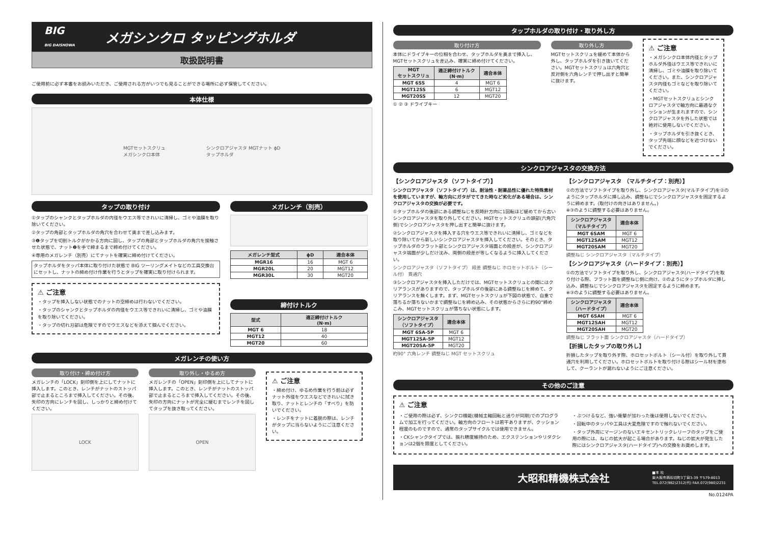BIG
BIG DAISHOWA メガシンクロ タッピングホルダ
取扱説明書
ご使用前に必ず本書をお読みいただき、ご使用される方がいつでも見ることができる場所に必ず保管してください。
本体仕様
MGTセットスクリュ
メガシンクロ本体 シンクロアジャスタ MGTナット ϕD
タップホルダ
タップの取り付け
①タップのシャンクとタップホルダの内径をウエス等できれいに清掃し、ゴミや油膜を取り除いてください。
②タップの角部とタップホルダの角穴を合わせて奥まで差し込みます。
③❶タップを切削トルクがかかる方向に回し、タップの角部とタップホルダの角穴を接触させた状態で、ナット❷を手で締まるまで締め付けてください。
④専用のメガレンチ（別売）にてナットを確実に締め付けてください。
タップホルダをタッパ本体に取り付けた状態で BIG ツーリングメイトなどの工具交換台にセットし、ナットの締め付け作業を行うとタップを確実に取り付けられます。
⚠ ご注意
・タップを挿入しない状態でのナットの空締めは行わないでください。
・タップのシャンクとタップホルダの内径をウエス等できれいに清掃し、ゴミや油膜を取り除いてください。
・タップの切れ刃部は危険ですのでウエスなどを添えて掴んでください。
メガレンチ（別売）
| メガレンチ型式 | ϕD | 適合本体 |
| --- | --- | --- |
| MGR16 | 16 | MGT 6 |
| MGR20L | 20 | MGT12 |
| MGR30L | 30 | MGT20 |
締付けトルク
| 型式 | 適正締付けトルク (N·m) |
| --- | --- |
| MGT 6 | 18 |
| MGT12 | 40 |
| MGT20 | 60 |
メガレンチの使い方
取り付け・締め付け方
メガレンチの「LOCK」刻印側を上にしてナットに挿入します。このとき、レンチがナットのストッパ部で止まるところまで挿入してください。その後、矢印の方向にレンチを回し、しっかりと締め付けてください。
LOCK
取り外し・ゆるめ方
メガレンチの「OPEN」刻印側を上にしてナットに挿入します。このとき、レンチがナットのストッパ部で止まるところまで挿入してください。その後、矢印の方向にナットが完全に緩むまでレンチを回してタップを抜き取ってください。
OPEN
⚠ ご注意
・締め付け、ゆるめ作業を行う前は必ずナット外径をウエスなどできれいに拭き取り、ナットとレンチの「すべり」を防いでください。
・レンチをナットに着脱の際は、レンチがタップに当らないようにご注意ください。
タップホルダの取り付け・取り外し方
取り付け方
本体にドライブキーの位相を合わせ、タップホルダを奥まで挿入し、MGTセットスクリュを差込み、確実に締め付けてください。
| MGT セットスクリュ | 適正締付けトルク (N·m) | 適合本体 |
| --- | --- | --- |
| MGT 6SS | 4 | MGT 6 |
| MGT12SS | 6 | MGT12 |
| MGT20SS | 12 | MGT20 |
① ② ③ ドライブキー
取り外し方
MGTセットスクリュを緩めて本体から外し、タップホルダを引き抜いてください。MGTセットスクリュは六角穴と反対側を六角レンチで押し出すと簡単に抜けます。
⚠ ご注意
・メガシンクロ本体内径とタップホルダ外径はウエス等できれいに清掃し、ゴミや油膜を取り除いてください。また、シンクロアジャスタ内径もゴミなどを取り除いてください。
・MGTセットスクリュとシンクロアジャスタで軸方向に最適なクッションが生まれますので、シンクロアジャスタを外した状態では絶対に使用しないでください。
・タップホルダを引き抜くとき、タップ先端に顔などを近づけないでください。
シンクロアジャスタの交換方法
【シンクロアジャスタ（ソフトタイプ）】
シンクロアジャスタ（ソフトタイプ）は、耐油性・耐薬品性に優れた特殊素材を使用していますが、軸方向にガタがでてきた時など劣化がある場合は、シンクロアジャスタの交換が必要です。
①タップホルダの後部にある調整ねじを反時計方向に1回転ほど緩めてから古いシンクロアジャスタを取り外してください。MGTセットスクリュの頭部(六角穴側)でシンクロアジャスタを押し出すと簡単に抜けます。
②シンクロアジャスタを挿入する穴をウエス等できれいに清掃し、ゴミなどを取り除いてから新しいシンクロアジャスタを挿入してください。そのとき、タップホルダのフラット部とシンクロアジャスタ端面との段差が、シンクロアジャスタ端面が少しだけ沈み、両側の段差が等しくなるように挿入してください。
シンクロアジャスタ（ソフトタイプ） 段差 調整ねじ ホロセットボルト（シール付） 貫通穴
③シンクロアジャスタを挿入しただけでは、MGTセットスクリュとの間にはクリアランスがありますので、タップホルダの後部にある調整ねじを締めて、クリアランスを無くします。まず、MGTセットスクリュが下図の状態で、自重で落ちるか落ちないかまで調整ねじを締め込み、その状態からさらに約90°締めこみ、MGTセットスクリュが落ちない状態にします。
| シンクロアジャスタ （ソフトタイプ） | 適合本体 |
| --- | --- |
| MGT 6SA-5P | MGT 6 |
| MGT12SA-5P | MGT12 |
| MGT20SA-5P | MGT20 |
約90° 六角レンチ 調整ねじ MGT セットスクリュ
【シンクロアジャスタ （マルチタイプ：別売）】
①の方法でソフトタイプを取り外し、シンクロアジャスタ(マルチタイプ)を②のようにタップホルダに挿し込み、調整ねじでシンクロアジャスタを固定するように締めます。(取付けの向きはありません。)
※③のように調整する必要はありません。
| シンクロアジャスタ （マルチタイプ） | 適合本体 |
| --- | --- |
| MGT 6SAM | MGT 6 |
| MGT12SAM | MGT12 |
| MGT20SAM | MGT20 |
調整ねじ シンクロアジャスタ（マルチタイプ）
【シンクロアジャスタ（ハードタイプ：別売）】
①の方法でソフトタイプを取り外し、シンクロアジャスタ(ハードタイプ)を取り付ける際、フラット面を調整ねじ側に向け、②のようにタップホルダに挿し込み、調整ねじでシンクロアジャスタを固定するように締めます。
※③のように調整する必要はありません。
| シンクロアジャスタ （ハードタイプ） | 適合本体 |
| --- | --- |
| MGT 6SAH | MGT 6 |
| MGT12SAH | MGT12 |
| MGT20SAH | MGT20 |
調整ねじ フラット面 シンクロアジャスタ（ハードタイプ）
【折損したタップの取り外し】
折損したタップを取り外す際、ホロセットボルト（シール付）を取り外して貫通穴を利用してください。ホロセットボルトを取り付ける際はシール材を塗布して、クーラントが漏れないようにご注意ください。
その他のご注意
⚠ ご注意
・ご使用の際は必ず、シンクロ機能(機械主軸回転と送りが同期)でのプログラムで加工を行ってください。軸方向のフロートは若干ありますが、クッション程度のものですので、通常のタップサイクルでは使用できません。
・CKシャンクタイプでは、振れ精度維持のため、エクステンションやリダクションは2個を限度としてください。
・ぶつけるなど、強い衝撃が加わった後は使用しないでください。
・回転中のタッパや工具は大変危険ですので触れないでください。
・タップ外周にマージンのないエキセントリックレリーフのタップをご使用の際には、ねじの拡大が起こる場合があります。ねじの拡大が発生した際にはシンクロアジャスタ(ハードタイプ)への交換をお奨めします。
大昭和精機株式会社 ■本 社
東大阪市西石切町3丁目3-39 〒579-8013
TEL.072(982)2312(代) FAX.072(980)2231
No.0124PA